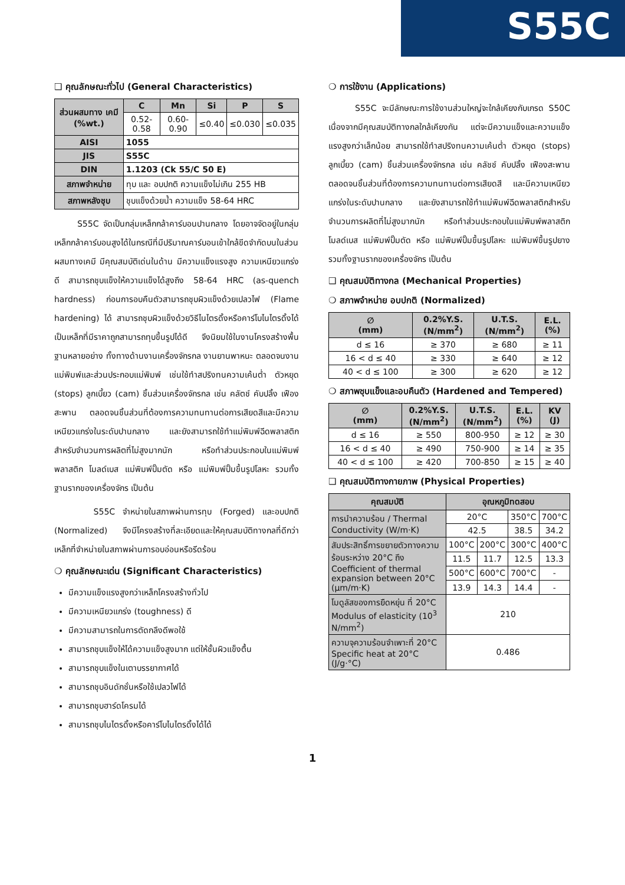S55C
❑ คุณลักษณะทั่วไป (General Characteristics)
| ส่วนผสมทาง เคมี (%wt.) | C | Mn | Si | P | S |
| --- | --- | --- | --- | --- | --- |
| | 0.52-0.58 | 0.60-0.90 | ≤0.40 | ≤0.030 | ≤0.035 |
| AISI | 1055 | | | | |
| JIS | S55C | | | | |
| DIN | 1.1203 (Ck 55/C 50 E) | | | | |
| สภาพจำหน่าย | ทุบ และ อบปกติ ความแข็งไม่เกิน 255 HB | | | | |
| สภาพหลังชุบ | ชุบแข็งด้วยน้ำ ความแข็ง 58-64 HRC | | | | |
S55C จัดเป็นกลุ่มเหล็กกล้าคาร์บอนปานกลาง โดยอาจจัดอยู่ในกลุ่มเหล็กกล้าคาร์บอนสูงได้ในกรณีที่มีปริมาณคาร์บอนเข้าใกล้ขีดจำกัดบนในส่วนผสมทางเคมี มีคุณสมบัติเด่นในด้าน มีความแข็งแรงสูง ความเหนียวแกร่งดี สามารถชุบแข็งให้ความแข็งได้สูงถึง 58-64 HRC (as-quench hardness) ก่อนการอบคืนตัวสามารถชุบผิวแข็งด้วยเปลวไฟ (Flame hardening) ได้ สามารถชุบผิวแข็งด้วยวิธีไนไตรดิ้งหรือคาร์โบไนไตรดิ้งได้ เป็นเหล็กที่มีราคาถูกสามารถทุบขึ้นรูปได้ดี จึงนิยมใช้ในงานโครงสร้างพื้นฐานหลายอย่าง ทั้งทางด้านงานเครื่องจักรกล งานยานพาหนะ ตลอดจนงานแม่พิมพ์และส่วนประกอบแม่พิมพ์ เช่นใช้ทำสปริงทนความเค้นต่ำ ตัวหยุด (stops) ลูกเบี้ยว (cam) ชิ้นส่วนเครื่องจักรกล เช่น คลัตช์ คับปลิ้ง เฟืองสะพาน ตลอดจนชิ้นส่วนที่ต้องการความทนทานต่อการเสียดสีและมีความเหนียวแกร่งในระดับปานกลาง และยังสามารถใช้ทำแม่พิมพ์ฉีดพลาสติกสำหรับจำนวนการผลิตที่ไม่สูงมากนัก หรือทำส่วนประกอบในแม่พิมพ์พลาสติก โมลด์เบส แม่พิมพ์ปั๊มตัด หรือ แม่พิมพ์ปั๊มขึ้นรูปโลหะ รวมทั้งฐานรากของเครื่องจักร เป็นต้น
S55C จำหน่ายในสภาพผ่านการทุบ (Forged) และอบปกติ (Normalized) จึงมีโครงสร้างที่ละเอียดและให้คุณสมบัติทางกลที่ดีกว่า เหล็กที่จำหน่ายในสภาพผ่านการอบอ่อนหรือรีดร้อน
❍ คุณลักษณะเด่น (Significant Characteristics)
มีความแข็งแรงสูงกว่าเหล็กโครงสร้างทั่วไป
มีความเหนียวแกร่ง (toughness) ดี
มีความสามารถในการตัดกลึงดีพอใช้
สามารถชุบแข็งให้ได้ความแข็งสูงมาก แต่ให้ชั้นผิวแข็งตื้น
สามารถชุบแข็งในเตาบรรยากาศได้
สามารถชุบอินดักชั่นหรือใช้เปลวไฟได้
สามารถชุบฮาร์ดโครมได้
สามารถชุบไนไตรดิ้งหรือคาร์โบไนไตรดิ้งได้ได้
❍ การใช้งาน (Applications)
S55C จะมีลักษณะการใช้งานส่วนใหญ่จะใกล้เคียงกับเกรด S50C เนื่องจากมีคุณสมบัติทางกลใกล้เคียงกัน แต่จะมีความแข็งและความแข็งแรงสูงกว่าเล็กน้อย สามารถใช้ทำสปริงทนความเค้นต่ำ ตัวหยุด (stops) ลูกเบี้ยว (cam) ชิ้นส่วนเครื่องจักรกล เช่น คลัชช์ คับปลิ้ง เฟืองสะพาน ตลอดจนชิ้นส่วนที่ต้องการความทนทานต่อการเสียดสี และมีความเหนียวแกร่งในระดับปานกลาง และยังสามารถใช้ทำแม่พิมพ์ฉีดพลาสติกสำหรับจำนวนการผลิตที่ไม่สูงมากนัก หรือทำส่วนประกอบในแม่พิมพ์พลาสติก โมลด์เบส แม่พิมพ์ปั๊มตัด หรือ แม่พิมพ์ปั๊มขึ้นรูปโลหะ แม่พิมพ์ขึ้นรูปยาง รวมทั้งฐานรากของเครื่องจักร เป็นต้น
❑ คุณสมบัติทางกล (Mechanical Properties)
❍ สภาพจำหน่าย อบปกติ (Normalized)
| ∅ (mm) | 0.2%Y.S. (N/mm<sup>2</sup>) | U.T.S. (N/mm<sup>2</sup>) | E.L. (%) |
| --- | --- | --- | --- |
| d ≤ 16 | ≥ 370 | ≥ 680 | ≥ 11 |
| 16 < d ≤ 40 | ≥ 330 | ≥ 640 | ≥ 12 |
| 40 < d ≤ 100 | ≥ 300 | ≥ 620 | ≥ 12 |
❍ สภาพชุบแข็งและอบคืนตัว (Hardened and Tempered)
| ∅ (mm) | 0.2%Y.S. (N/mm<sup>2</sup>) | U.T.S. (N/mm<sup>2</sup>) | E.L. (%) | KV (J) |
| --- | --- | --- | --- | --- |
| d ≤ 16 | ≥ 550 | 800-950 | ≥ 12 | ≥ 30 |
| 16 < d ≤ 40 | ≥ 490 | 750-900 | ≥ 14 | ≥ 35 |
| 40 < d ≤ 100 | ≥ 420 | 700-850 | ≥ 15 | ≥ 40 |
❑ คุณสมบัติทางกายภาพ (Physical Properties)
| คุณสมบัติ | อุณหภูมิทดสอบ | | | |
| --- | --- | --- | --- | --- |
| การนำความร้อน / Thermal Conductivity (W/m·K) | 20°C | | 350°C | 700°C |
| | 42.5 | | 38.5 | 34.2 |
| สัมประสิทธิ์การขยายตัวทางความร้อนระหว่าง 20°C ถึง Coefficient of thermal expansion between 20°C (µm/m·K) | 100°C | 200°C | 300°C | 400°C |
| | 11.5 | 11.7 | 12.5 | 13.3 |
| | 500°C | 600°C | 700°C | - |
| | 13.9 | 14.3 | 14.4 | - |
| โมดูลัสของการยืดหยุ่น ที่ 20°C Modulus of elasticity (10<sup>3</sup> N/mm<sup>2</sup>) | 210 | | | |
| ความจุความร้อนจำเพาะที่ 20°C Specific heat at 20°C (J/g·°C) | 0.486 | | | |
1